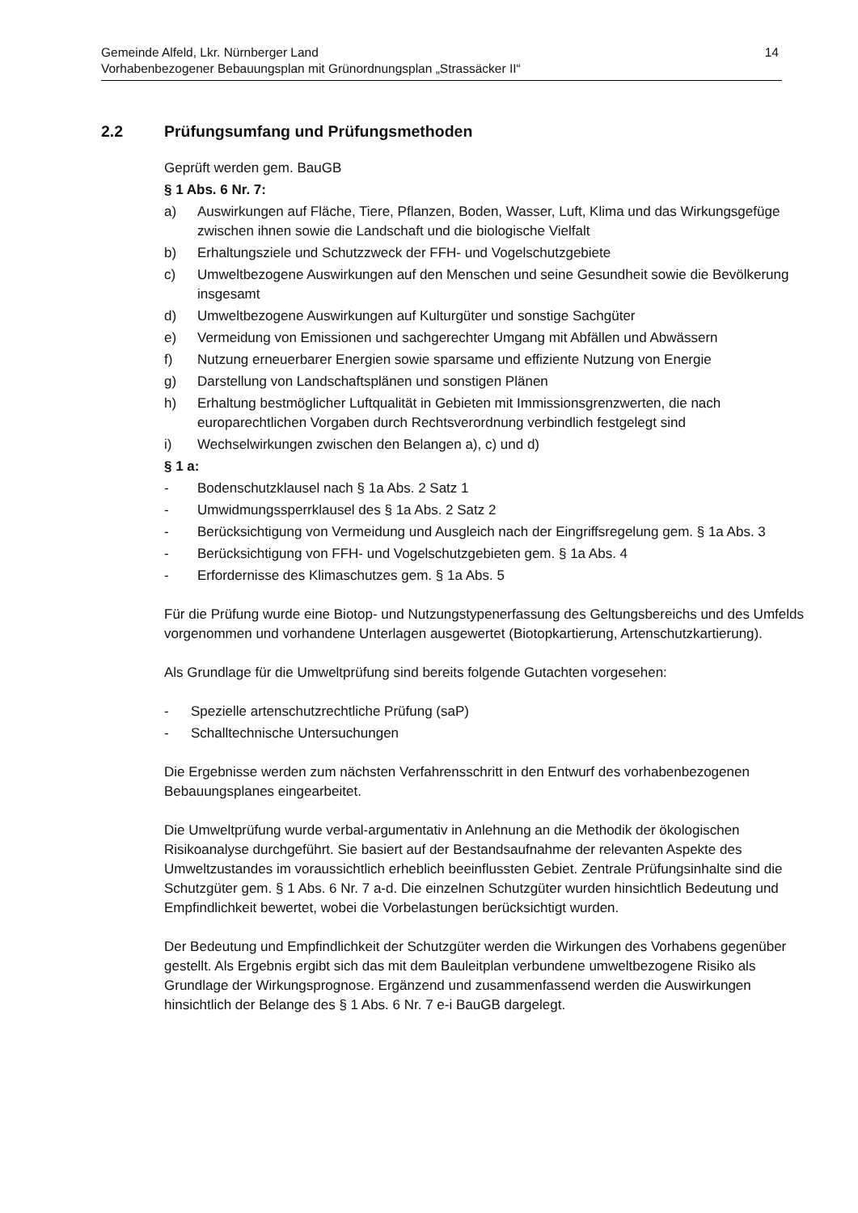Gemeinde Alfeld, Lkr. Nürnberger Land
Vorhabenbezogener Bebauungsplan mit Grünordnungsplan „Strassäcker II“
14
2.2 Prüfungsumfang und Prüfungsmethoden
Geprüft werden gem. BauGB
§ 1 Abs. 6 Nr. 7:
a) Auswirkungen auf Fläche, Tiere, Pflanzen, Boden, Wasser, Luft, Klima und das Wirkungsgefüge zwischen ihnen sowie die Landschaft und die biologische Vielfalt
b) Erhaltungsziele und Schutzzweck der FFH- und Vogelschutzgebiete
c) Umweltbezogene Auswirkungen auf den Menschen und seine Gesundheit sowie die Bevölkerung insgesamt
d) Umweltbezogene Auswirkungen auf Kulturgüter und sonstige Sachgüter
e) Vermeidung von Emissionen und sachgerechter Umgang mit Abfällen und Abwässern
f) Nutzung erneuerbarer Energien sowie sparsame und effiziente Nutzung von Energie
g) Darstellung von Landschaftsplänen und sonstigen Plänen
h) Erhaltung bestmöglicher Luftqualität in Gebieten mit Immissionsgrenzwerten, die nach europarechtlichen Vorgaben durch Rechtsverordnung verbindlich festgelegt sind
i) Wechselwirkungen zwischen den Belangen a), c) und d)
§ 1 a:
- Bodenschutzklausel nach § 1a Abs. 2 Satz 1
- Umwidmungssperrklausel des § 1a Abs. 2 Satz 2
- Berücksichtigung von Vermeidung und Ausgleich nach der Eingriffsregelung gem. § 1a Abs. 3
- Berücksichtigung von FFH- und Vogelschutzgebieten gem. § 1a Abs. 4
- Erfordernisse des Klimaschutzes gem. § 1a Abs. 5
Für die Prüfung wurde eine Biotop- und Nutzungstypenerfassung des Geltungsbereichs und des Umfelds vorgenommen und vorhandene Unterlagen ausgewertet (Biotopkartierung, Artenschutzkartierung).
Als Grundlage für die Umweltprüfung sind bereits folgende Gutachten vorgesehen:
- Spezielle artenschutzrechtliche Prüfung (saP)
- Schalltechnische Untersuchungen
Die Ergebnisse werden zum nächsten Verfahrensschritt in den Entwurf des vorhabenbezogenen Bebauungsplanes eingearbeitet.
Die Umweltprüfung wurde verbal-argumentativ in Anlehnung an die Methodik der ökologischen Risikoanalyse durchgeführt. Sie basiert auf der Bestandsaufnahme der relevanten Aspekte des Umweltzustandes im voraussichtlich erheblich beeinflussten Gebiet. Zentrale Prüfungsinhalte sind die Schutzgüter gem. § 1 Abs. 6 Nr. 7 a-d. Die einzelnen Schutzgüter wurden hinsichtlich Bedeutung und Empfindlichkeit bewertet, wobei die Vorbelastungen berücksichtigt wurden.
Der Bedeutung und Empfindlichkeit der Schutzgüter werden die Wirkungen des Vorhabens gegenüber gestellt. Als Ergebnis ergibt sich das mit dem Bauleitplan verbundene umweltbezogene Risiko als Grundlage der Wirkungsprognose. Ergänzend und zusammenfassend werden die Auswirkungen hinsichtlich der Belange des § 1 Abs. 6 Nr. 7 e-i BauGB dargelegt.